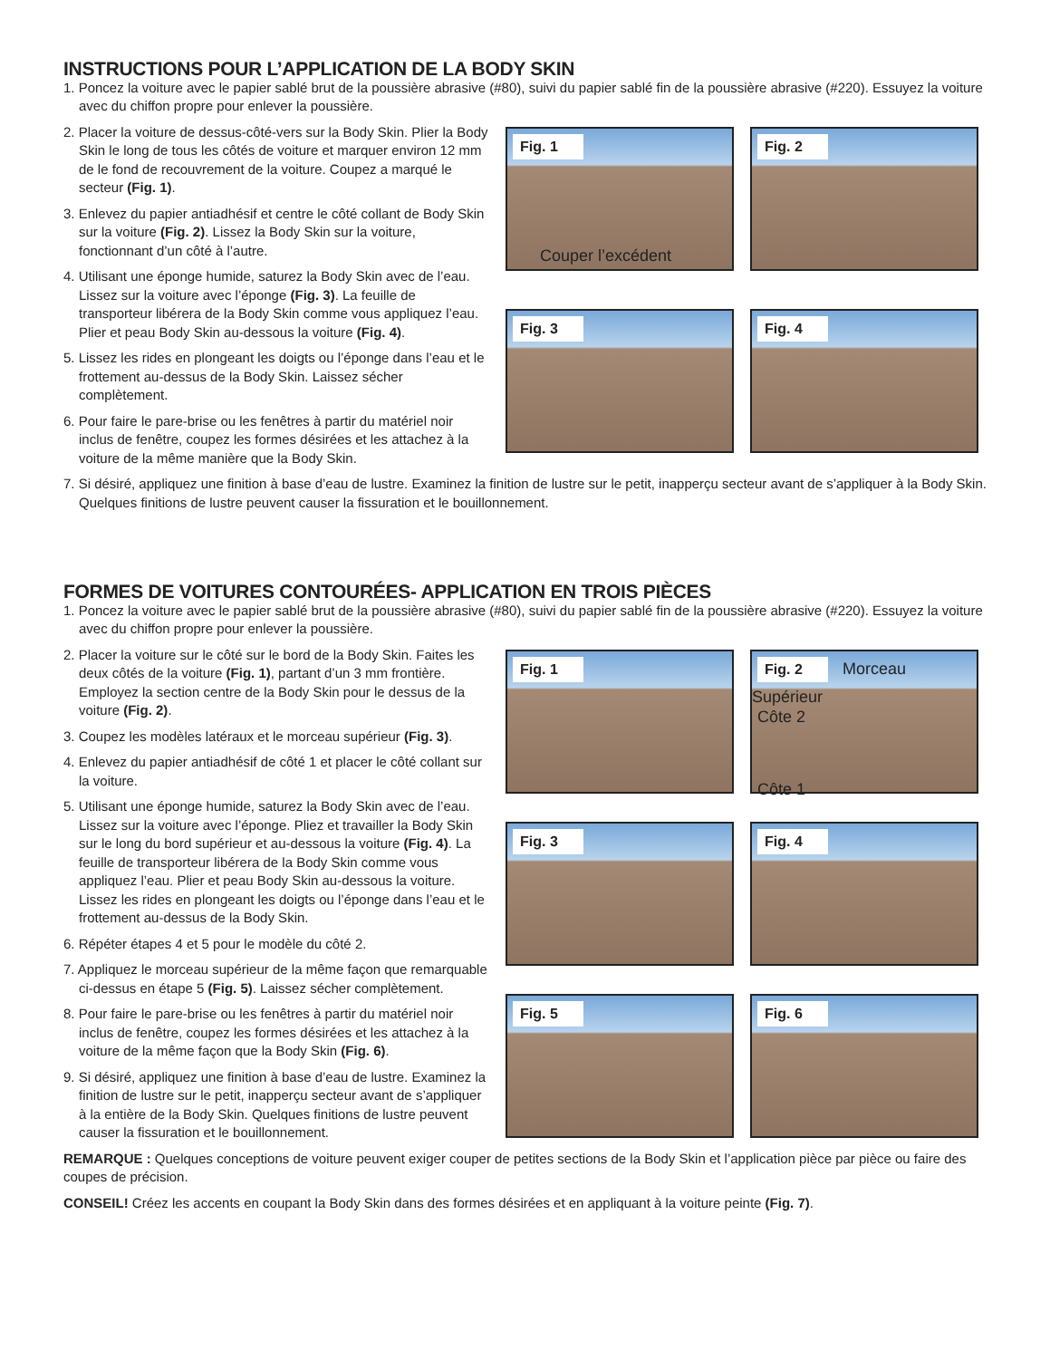INSTRUCTIONS POUR L’APPLICATION DE LA BODY SKIN
1. Poncez la voiture avec le papier sablé brut de la poussière abrasive (#80), suivi du papier sablé fin de la poussière abrasive (#220). Essuyez la voiture avec du chiffon propre pour enlever la poussière.
2. Placer la voiture de dessus-côté-vers sur la Body Skin. Plier la Body Skin le long de tous les côtés de voiture et marquer environ 12 mm de le fond de recouvrement de la voiture. Coupez a marqué le secteur (Fig. 1).
3. Enlevez du papier antiadhésif et centre le côté collant de Body Skin sur la voiture (Fig. 2). Lissez la Body Skin sur la voiture, fonctionnant d’un côté à l’autre.
4. Utilisant une éponge humide, saturez la Body Skin avec de l’eau. Lissez sur la voiture avec l’éponge (Fig. 3). La feuille de transporteur libérera de la Body Skin comme vous appliquez l’eau. Plier et peau Body Skin au-dessous la voiture (Fig. 4).
5. Lissez les rides en plongeant les doigts ou l’éponge dans l’eau et le frottement au-dessus de la Body Skin. Laissez sécher complètement.
6. Pour faire le pare-brise ou les fenêtres à partir du matériel noir inclus de fenêtre, coupez les formes désirées et les attachez à la voiture de la même manière que la Body Skin.
Fig. 1
Couper l’excédent
Fig. 2
Fig. 3
Fig. 4
7. Si désiré, appliquez une finition à base d’eau de lustre. Examinez la finition de lustre sur le petit, inapperçu secteur avant de s’appliquer à la Body Skin. Quelques finitions de lustre peuvent causer la fissuration et le bouillonnement.
FORMES DE VOITURES CONTOURÉES- APPLICATION EN TROIS PIÈCES
1. Poncez la voiture avec le papier sablé brut de la poussière abrasive (#80), suivi du papier sablé fin de la poussière abrasive (#220). Essuyez la voiture avec du chiffon propre pour enlever la poussière.
2. Placer la voiture sur le côté sur le bord de la Body Skin. Faites les deux côtés de la voiture (Fig. 1), partant d’un 3 mm frontière. Employez la section centre de la Body Skin pour le dessus de la voiture (Fig. 2).
3. Coupez les modèles latéraux et le morceau supérieur (Fig. 3).
4. Enlevez du papier antiadhésif de côté 1 et placer le côté collant sur la voiture.
5. Utilisant une éponge humide, saturez la Body Skin avec de l’eau. Lissez sur la voiture avec l’éponge. Pliez et travailler la Body Skin sur le long du bord supérieur et au-dessous la voiture (Fig. 4). La feuille de transporteur libérera de la Body Skin comme vous appliquez l’eau. Plier et peau Body Skin au-dessous la voiture. Lissez les rides en plongeant les doigts ou l’éponge dans l’eau et le frottement au-dessus de la Body Skin.
6. Répéter étapes 4 et 5 pour le modèle du côté 2.
7. Appliquez le morceau supérieur de la même façon que remarquable ci-dessus en étape 5 (Fig. 5). Laissez sécher complètement.
8. Pour faire le pare-brise ou les fenêtres à partir du matériel noir inclus de fenêtre, coupez les formes désirées et les attachez à la voiture de la même façon que la Body Skin (Fig. 6).
9. Si désiré, appliquez une finition à base d’eau de lustre. Examinez la finition de lustre sur le petit, inapperçu secteur avant de s’appliquer à la entière de la Body Skin. Quelques finitions de lustre peuvent causer la fissuration et le bouillonnement.
Fig. 1
Fig. 2 Morceau Supérieur
Côte 2
Côte 1
Fig. 3
Fig. 4
Fig. 5
Fig. 6
REMARQUE : Quelques conceptions de voiture peuvent exiger couper de petites sections de la Body Skin et l’application pièce par pièce ou faire des coupes de précision.
CONSEIL! Créez les accents en coupant la Body Skin dans des formes désirées et en appliquant à la voiture peinte (Fig. 7).